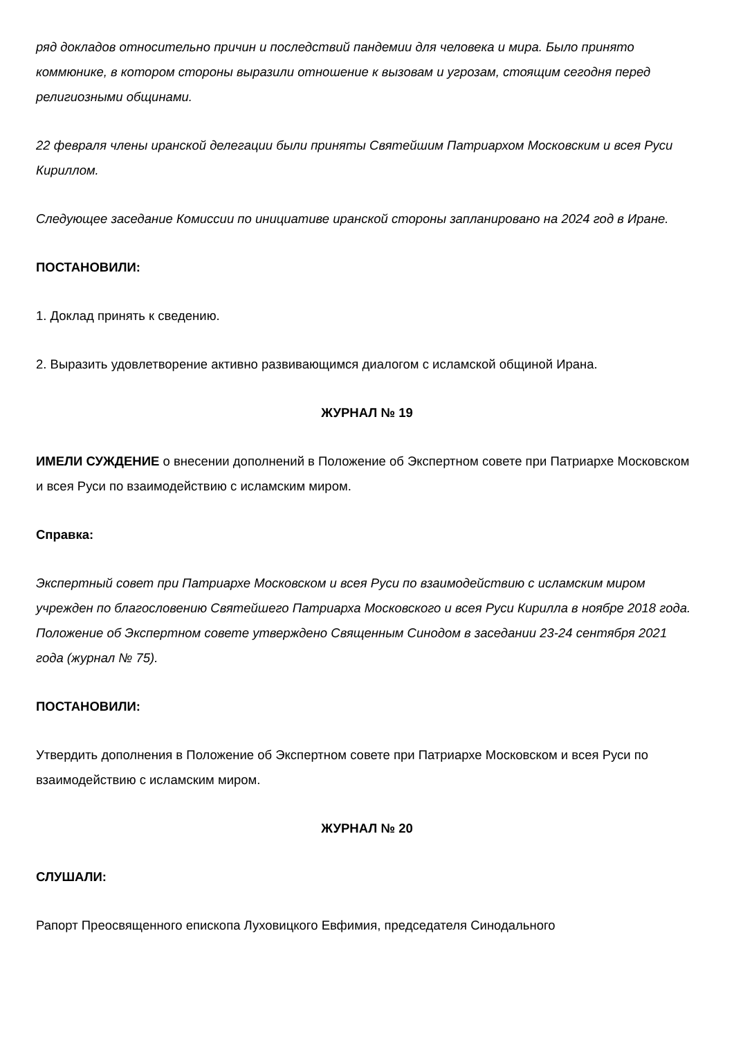ряд докладов относительно причин и последствий пандемии для человека и мира. Было принято коммюнике, в котором стороны выразили отношение к вызовам и угрозам, стоящим сегодня перед религиозными общинами.
22 февраля члены иранской делегации были приняты Святейшим Патриархом Московским и всея Руси Кириллом.
Следующее заседание Комиссии по инициативе иранской стороны запланировано на 2024 год в Иране.
ПОСТАНОВИЛИ:
1. Доклад принять к сведению.
2. Выразить удовлетворение активно развивающимся диалогом с исламской общиной Ирана.
ЖУРНАЛ № 19
ИМЕЛИ СУЖДЕНИЕ о внесении дополнений в Положение об Экспертном совете при Патриархе Московском и всея Руси по взаимодействию с исламским миром.
Справка:
Экспертный совет при Патриархе Московском и всея Руси по взаимодействию с исламским миром учрежден по благословению Святейшего Патриарха Московского и всея Руси Кирилла в ноябре 2018 года. Положение об Экспертном совете утверждено Священным Синодом в заседании 23-24 сентября 2021 года (журнал № 75).
ПОСТАНОВИЛИ:
Утвердить дополнения в Положение об Экспертном совете при Патриархе Московском и всея Руси по взаимодействию с исламским миром.
ЖУРНАЛ № 20
СЛУШАЛИ:
Рапорт Преосвященного епископа Луховицкого Евфимия, председателя Синодального